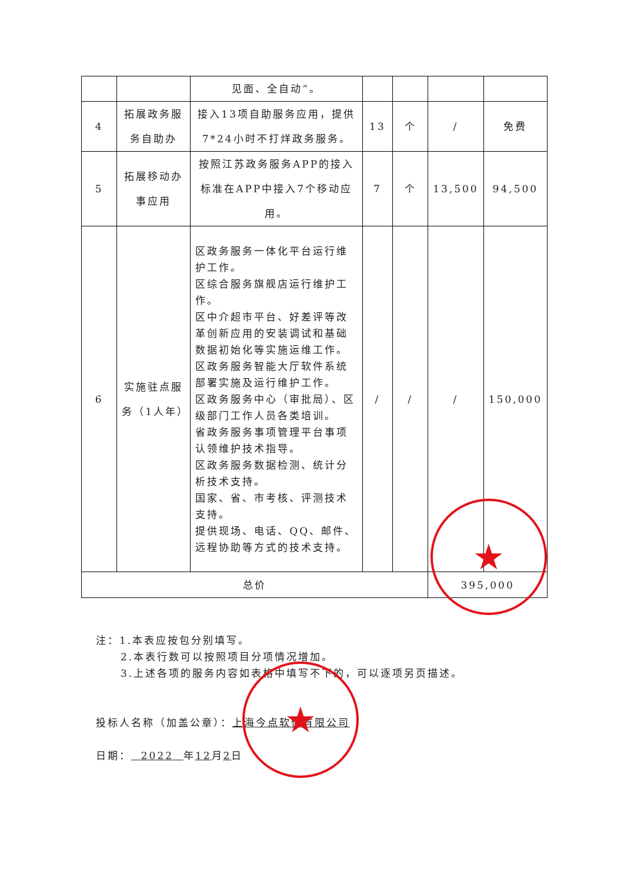| | | 见面、全自动”。 | | | | |
| 4 | 拓展政务服务自助办 | 接入13项自助服务应用，提供7*24小时不打烊政务服务。 | 13 | 个 | / | 免费 |
| 5 | 拓展移动办事应用 | 按照江苏政务服务APP的接入标准在APP中接入7个移动应用。 | 7 | 个 | 13,500 | 94,500 |
| 6 | 实施驻点服务（1人年） | 区政务服务一体化平台运行维护工作。 区综合服务旗舰店运行维护工作。 区中介超市平台、好差评等改革创新应用的安装调试和基础数据初始化等实施运维工作。 区政务服务智能大厅软件系统部署实施及运行维护工作。 区政务服务中心（审批局）、区级部门工作人员各类培训。 省政务服务事项管理平台事项认领维护技术指导。 区政务服务数据检测、统计分析技术支持。 国家、省、市考核、评测技术支持。 提供现场、电话、QQ、邮件、远程协助等方式的技术支持。 | / | / | / | 150,000 |
| 总价 | | | | | 395,000 | |
注：1.本表应按包分别填写。
2.本表行数可以按照项目分项情况增加。
3.上述各项的服务内容如表格中填写不下的，可以逐项另页描述。
投标人名称（加盖公章）：上海今点软件有限公司
日期： 2022 年12月2日
★
★